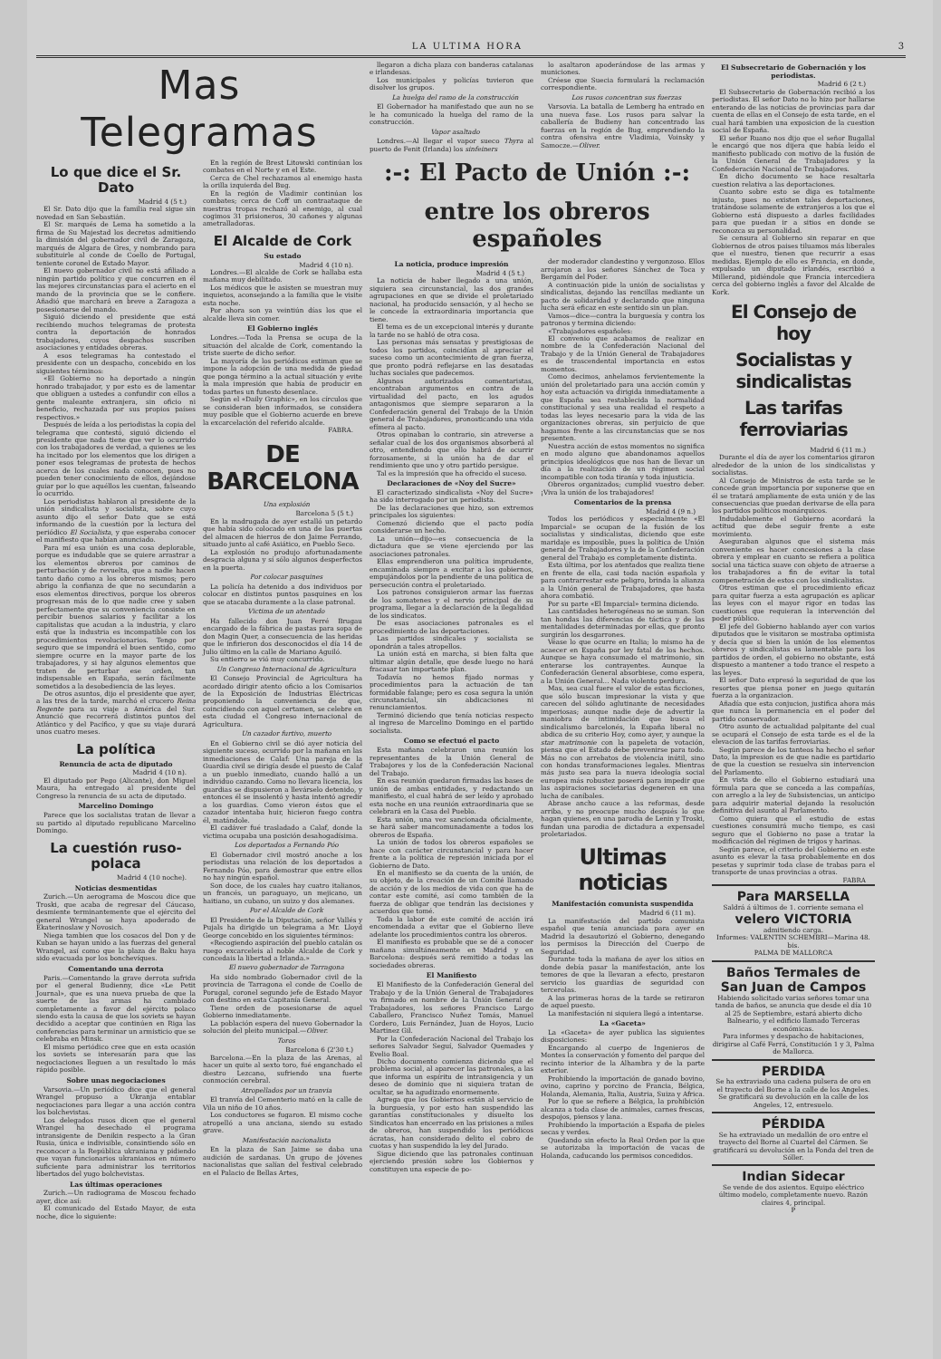LA ULTIMA HORA 3
Mas Telegramas
Lo que dice el Sr. Dato
Madrid 4 (5 t.)
El Sr. Dato dijo que la familia real sigue sin novedad en San Sebastián.
El Sr. marqués de Lema ha sometido a la firma de Su Majestad los decretos admitiendo la dimisión del gobernador civil de Zaragoza, marqués de Algara de Gres, y nombrando para substituirle al conde de Coello de Portugal, teniente coronel de Estado Mayor.
El nuevo gobernador civil no está afiliado a ningún partido político y que concurren en él las mejores circunstancias para el acierto en el mando de la provincia que se le confiere. Añadió que marchará en breve a Zaragoza a posesionarse del mando.
Siguió diciendo el presidente que está recibiendo muchos telegramas de protesta contra la deportación de honrados trabajadores, cuyos despachos suscriben asociaciones y entidades obreras.
A esos telegramas ha contestado el presidente con un despacho, concebido en los siguientes términos:
«El Gobierno no ha deportado a ningún honrado trabajador, y por esto es de lamentar que obliguen a ustedes a confundir con ellos a gente maleante extranjera, sin oficio ni beneficio, rechazada por sus propios países respectivos.»
Después de leída a los periodistas la copia del telegrama que contestó, siguió diciendo el presidente que nada tiene que ver lo ocurrido con los trabajadores de verdad, a quienes se les ha incitado por los elementos que los dirigen a poner esos telegramas de protesta de hechos acerca de los cuales nada conocen, pues no pueden tener conocimiento de ellos, dejándose guiar por lo que aquéllos les cuentan, falseando lo ocurrido.
Los periodistas hablaron al presidente de la unión sindicalista y socialista, sobre cuyo asunto dijo el señor Dato que se está informando de la cuestión por la lectura del periódico El Socialista, y que esperaba conocer el manifiesto que habían anunciado.
Para mí esa unión es una cosa deplorable, porque es indudable que se quiere arrastrar a los elementos obreros por caminos de perturbación y de revuelta, que a nadie hacen tanto daño como a los obreros mismos; pero abrigo la confianza de que no secundarán a esos elementos directivos, porque los obreros progresan más de lo que nadie cree y saben perfectamente que su conveniencia consiste en percibir buenos salarios y facilitar a los capitalistas que acudan a la industria, y claro está que la industria es incompatible con los procedimientos revolucionarios. Tengo por seguro que se impondrá el buen sentido, como siempre ocurre en la mayor parte de los trabajadores, y si hay algunos elementos que traten de perturbar ese orden, tan indispensable en España, serán fácilmente sometidos a la desobediencia de las leyes.
De otros asuntos, dijo el presidente que ayer, a las tres de la tarde, marchó el crucero Reina Regente para su viaje a América del Sur. Anunció que recorrerá distintos puntos del Atlántico y del Pacífico, y que su viaje durará unos cuatro meses.
La política
Renuncia de acta de diputado
Madrid 4 (10 n).
El diputado por Pego (Alicante), don Miguel Maura, ha entregado al presidente del Congreso la renuncia de su acta de diputado.
Marcelino Domingo
Parece que los socialistas tratan de llevar a su partido al diputado republicano Marcelino Domingo.
La cuestión ruso-polaca
Madrid 4 (10 noche).
Noticias desmentidas
Zurich.—Un aerograma de Moscou dice que Troski, que acaba de regresar del Cáucaso, desmiente terminantemente que el ejército del general Wrangel se haya apoderado de Ekaterinoslaw y Novosich.
Niega tambien que los cosacos del Don y de Kuban se hayan unido a las fuerzas del general Wrangel, así como que la plaza de Baku haya sido evacuada por los bonchevíques.
Comentando una derrota
Paris.—Comentando la grave derrota sufrida por el general Budienny, dice «Le Petit Journal», que es una nueva prueba de que la suerte de las armas ha cambiado completamente a favor del ejército polaco siendo esta la causa de que los soviets se hayan decidido a aceptar que continúen en Riga las conferencias para terminar un armisticio que se celebraba en Minsk.
El mismo periódico cree que en esta ocasión los soviets se interesarán para que las negociaciones lleguen a un resultado lo más rápido posible.
Sobre unas negociaciones
Varsovia.—Un periódico dice que el general Wrangel propuso a Ukranja entablar negociaciones para llegar a una acción contra los bolchevistas.
Los delegados rusos dicen que el general Wrangel ha desechado el programa intransigente de Denikin respecto a la Gran Rusia, única e indivisible, consintiendo sólo en reconocer a la República ukraniana y pidiendo que vayan funcionarios ukranianos en número suficiente para administrar los territorios libertados del yugo bolchevistas.
Las últimas operaciones
Zurich.—Un radiograma de Moscou fechado ayer, dice así:
El comunicado del Estado Mayor, de esta noche, dice lo siguiente:
En la región de Brest Litowski continúan los combates en el Norte y en el Este.
Cerca de Chel rechazamos al enemigo hasta la orilla izquierda del Bug.
En la región de Vladimir continúan los combates; cerca de Coff un contraataque de nuestras tropas rechazó al enemigo, al cual cogimos 31 prisioneros, 30 cañones y algunas ametralladoras.
El Alcalde de Cork
Su estado
Madrid 4 (10 n).
Londres.—El alcalde de Cork se hallaba esta mañana muy debilitado.
Los médicos que le asisten se muestran muy inquietos, aconsejando a la familia que le visite esta noche.
Por ahora son ya veintiún días los que el alcalde lleva sin comer.
El Gobierno inglés
Londres.—Toda la Prensa se ocupa de la situación del alcalde de Cork, comentando la triste suerte de dicho señor.
La mayoría de los periódicos estiman que se impone la adopción de una medida de piedad que ponga término a la actual situación y evite la mala impresión que había de producir en todas partes un funesto desenlace.
Según el «Daily Graphic», en los círculos que se consideran bien informados, se considera muy posible que el Gobierno acuerde en breve la excarcelación del referido alcalde.
FABRA.
DE BARCELONA
Una explosión
Barcelona 5 (5 t.)
En la madrugada de ayer estalló un petardo que había sido colocado en una de las puertas del almacen de hierros de don Jaime Ferrando, situado junto al café Asiático, en Pueblo Seco.
La explosión no produjo afortunadamente desgracia alguna y sí sólo algunos desperfectos en la puerta.
Por colocar pasquines
La policía ha detenido a dos individuos por colocar en distintos puntos pasquines en los que se atacaba duramente a la clase patronal.
Victima de un atentado
Ha fallecido don Juan Ferré Brugau encargado de la fábrica de pastas para sopa de don Magin Quer, a consecuencia de las heridas que le infirieron dos desconocidos el día 14 de Julio último en la calle de Mariano Aguiló.
Su entierro se vió muy concurrido.
Un Congreso Internacional de Agricultura
El Consejo Provincial de Agricultura ha acordado dirigir atento oficio a los Comisarios de la Exposición de Industrias Eléctricas proponiendo la conveniencia de que, coincidiendo con aquel certamen, se celebre en esta ciudad el Congreso internacional de Agricultura.
Un cazador furtivo, muerto
En el Gobierno civil se dió ayer noticia del siguiente suceso, ocurrido por la mañana en las inmediaciones de Calaf: Una pareja de la Guardia civil se dirigía desde el puesto de Calaf a un pueblo inmediato, cuando halló a un individuo cazando. Como no llevara licencia, los guardias se dispusieron a llevárselo detenido, y entonces él se insolentó y hasta intentó agredir a los guardias. Como vieron éstos que el cazador intentaba huir, hicieron fuego contra él, matándole.
El cadáver fué trasladado a Calaf, donde la victima ocupaba una posición desahogadísima.
Los deportados a Fernando Póo
El Gobernador civil mostró anoche a los periodistas una relación de los deportados a Fernando Póo, para demostrar que entre ellos no hay ningún español.
Son doce, de los cuales hay cuatro italianos, un francés, un paraguayo, un mejicano, un haitiano, un cubano, un suizo y dos alemanes.
Por el Alcalde de Cork
El Presidente de la Diputación, señor Vallés y Pujals ha dirigido un telegrama a Mr. Lloyd George concebido en los siguientes términos:
«Recogiendo aspiración del pueblo catalán os ruego excarceleis al noble Alcalde de Cork y concedais la libertad a Irlanda.»
El nuevo gobernador de Tarragona
Ha sido nombrado Gobernador civil de la provincia de Tarragona el conde de Coello de Porugal, coronel segundo jefe de Estado Mayor con destino en esta Capitanía General.
Tiene orden de posesionarse de aquel Gobierno inmediatamente.
La población espera del nuevo Gobernador la solución del pleito municipal.—Oliver.
Toros
Barcelona 6 (2'30 t.)
Barcelona.—En la plaza de las Arenas, al hacer un quite al sexto toro, fué enganchado el diestro Lezcano, sufriendo una fuerte conmoción cerebral.
Atropellados por un tranvia
El tranvía del Cementerio mató en la calle de Vila un niño de 10 años.
Los conductores se fugaron. El mismo coche atropelló a una anciana, siendo su estado grave.
Manifestación nacionalista
En la plaza de San Jaime se daba una audición de sardanas. Un grupo de jóvenes nacionalistas que salían del festival celebrado en el Palacio de Bellas Artes,
llegaron a dicha plaza con banderas catalanas e irlandesas.
Los municipales y policías tuvieron que disolver los grupos.
La huelga del ramo de la construcción
El Gobernador ha manifestado que aun no se le ha comunicado la huelga del ramo de la construcción.
Vapor asaltado
Londres.—Al llegar el vapor sueco Thyra al puerto de Fenit (Irlanda) los sinfeiners
lo asaltaron apoderándose de las armas y municiones.
Créese que Suecia formulará la reclamación correspondiente.
Los rusos concentran sus fuerzas
Varsovia. La batalla de Lemberg ha entrado en una nueva fase. Los rusos para salvar la caballería de Budieny han concentrado las fuerzas en la región de Bug, emprendiendo la contra ofensiva entre Vladimia, Voinsky y Samocze.—Oliver.
:-: El Pacto de Unión :-:
entre los obreros españoles
La noticia, produce impresión
Madrid 4 (5 t.)
La noticia de haber llegado a una unión, siquiera sea circunstancial, las dos grandes agrupaciones en que se divide el proletariado nacional, ha producido sensación, y al hecho se le concede la extraordinaria importancia que tiene.
El tema es de un excepcional interés y durante la tarde no se habló de otra cosa.
Las personas más sensatas y prestigiosas de todos los partidos, coincidían al apreciar el suceso como un acontecimiento de gran fuerza, que pronto podrá reflejarse en las desatadas luchas sociales que padecemos.
Algunos autorizados comentaristas, encontraban argumentos en contra de la virtualidad del pacto, en los agudos antagonismos que siempre separaron a la Confederación general del Trabajo de la Unión general de Trabajadores, pronosticando una vida efímera al pacto.
Otros opinaban lo contrario, sin atreverse a señalar cual de los dos organismos absorberá al otro, entendiendo que ello habrá de ocurrir forzosamente, si la unión ha de dar el rendimiento que uno y otro partido persigue.
Tal es la impresión que ha ofrecido el suceso.
Declaraciones de «Noy del Sucre»
El caracterizado sindicalista «Noy del Sucre» ha sido interrogado por un periodista.
De las declaraciones que hizo, son extremos principales los siguientes:
Comenzó diciendo que el pacto podía considerarse un hecho.
La unión—dijo—es consecuencia de la dictadura que se viene ejerciendo por las asociaciones patronales.
Ellas emprendieron una política imprudente, encaminada siempre a excitar a los gobiernos, empujándolos por la pendiente de una política de persecución contra el proletariado.
Los patronos consiguieron armar las fuerzas de los somatenes y el nervio principal de su programa, llegar a la declaración de la ilegalidad de los sindicatos.
De esas asociaciones patronales es el procedimiento de las deportaciones.
Las partidos sindicales y socialista se opondrán a tales atropellos.
La unión está en marcha, si bien falta que ultimar algún detalle, que desde luego no hará fracasar tan importante plan.
Todavía no hemos fijado normas y procedimientos para la actuación de tan formidable falange; pero es cosa segura la unión circunstancial, sin abdicaciones ni renunciamientos.
Terminó diciendo que tenía noticias respecto al ingreso de Marcelino Domingo en el partido socialista.
Como se efectuó el pacto
Esta mañana celebraron una reunión los representantes de la Unión General de Trabajores y los de la Confederación Nacional del Trabajo.
En esa reunión quedaron firmadas las bases de unión de ambas entidades, y redactando un manifiesto, el cual habrá de ser leído y aprobado esta noche en una reunión extraordinaria que se celebrará en la Casa del Pueblo.
Esta unión, una vez sancionada oficialmente, se hará saber mancomunadamente a todos los obreros de España.
La unión de todos los obreros españoles se hace con carácter circunstancial y para hacer frente a la política de represión iniciada por el Gobierno de Dato.
En el manifiesto se da cuenta de la unión, de su objeto, de la creación de un Comité llamado de acción y de los medios de vida con que ha de contar este comité, así como también de la fuerza de obligar que tendrán las decisiones y acuerdos que tomé.
Toda la labor de este comité de acción irá encomendada a evitar que el Gobierno lleve adelante los procedimientos contra los obreros.
El manifiesto es probable que se dé a conocer mañana simultáneamente en Madrid y en Barcelona: después será remitido a todas las sociedades obreras.
El Manifiesto
El Manifiesto de la Confederación General del Trabajo y de la Unión General de Trabajadores va firmado en nombre de la Unión General de Trabajadores, los señores Francisco Largo Caballero, Francisco Nuñez Tomás, Manuel Cordero, Luis Fernández, Juan de Hoyos, Lucio Martinez Gil.
Por la Confederación Nacional del Trabajo los señores Salvador Seguí, Salvador Quemades y Evelio Boal.
Dicho documento comienza diciendo que el problema social, al aparecer las patronales, a las que informa un espíritu de intransigencia y un deseo de dominio que ni siquiera tratan de ocultar, se ha agudizado enormemente.
Agrega que los Gobiernos están al servicio de la burguesía, y por esto han suspendido las garantías constitucionales y disuelto los Sindicatos han encerrado en las prisiones a miles de obreros, han suspendido los periódicos ácratas, han considerado delito el cobro de cuotas y han suspendido la ley del Jurado.
Sigue diciendo que las patronales continuan ejerciendo presión sobre los Gobiernos y constituyen una especie de po-
der moderador clandestino y vergonzoso. Ellos arrojaron a los señores Sánchez de Toca y Bergamín del Poder.
A continuación pide la unión de socialistas y sindicalistas, dejando las rencillas mediante un pacto de solidaridad y declarando que ninguna lucha será eficaz en este sentido sin un plan.
Vamos—dice—contra la burguesía y contra los patronos y termina diciendo:
«Trabajadores españoles:
El convenio que acabamos de realizar en nombre de la Confederación Nacional del Trabajo y de la Unión General de Trabajadores es de trascendental importancia en estos momentos.
Como decimos, anhelamos fervientemente la unión del proletariado para una acción común y hoy esta actuación va dirigida inmediatamente a que España sea restablecida la normalidad constitucional y sea una realidad el respeto a todas las leyes necesario para la vida de las organizaciones obreras, sin perjuicio de que hagamos frente a las circunstancias que se nos presenten.
Nuestra acción de estos momentos no significa en modo alguno que abandonamos aquellos principios ideológicos que nos han de llevar un día a la realización de un régimen social incompatible con toda tiranía y toda injusticia.
Obreros organizados; cumplid vuestro deber. ¡Viva la unión de los trabajadores!
Comentarios de la prensa
Madrid 4 (9 n.)
Todos los periódicos y especialmente «El Imparcial» se ocupan de la fusión de los socialistas y sindicalistas, diciendo que este maridaje es imposible, pues la política de Unión general de Trabajadores y la de la Confederación general del Trabajo es completamente distinta.
Esta última, por los atentados que realiza tiene en frente de ella, casi toda nación española y para contrarrestar este peligro, brinda la alianza a la Unión general de Trabajadores, que hasta ahora combatió.
Por su parte «El Imparcial» termina diciendo.
Las cantidades heterogéneas no se suman. Son tan hondas las diferencias de táctica y de las mentalidades determinadas por ellas, que pronto surgirán los desgarrones.
Véase lo que ocurre en Italia; lo mismo ha de acaecer en España por ley fatal de los hechos. Aunque se haya consumado el matrimonio, sin enterarse los contrayentes. Aunque la Confederación General absorbiese, como espera, a la Unión General... Nada violento perdura.
Mas, sea cual fuere el valor de estas ficciones, que sólo buscan impresionar la vista y que carecen del sólido aglutinante de necesidades imperiosas; aunque nadie deje de advertir la maniobra de intimidación que busca el sindicalismo barcelonés, la España liberal no abdica de su criterio Hoy, como ayer, y aunque la star matrimonie con la papeleta de votación, piensa que el Estado debe prevenirse para todo. Más no con arrebatos de violencia inútil, sino con hondas transformaciones legales. Mientras más justo sea para la nueva ideología social europea más robustez poseerá para impedir que las aspiraciones societarias degeneren en una lucha de caníbales.
Abrase ancho cauce a las reformas, desde arriba, y no preocupe mucho después lo que hagan quienes, en una parodia de Lenin y Troski, fundan una parodia de dictadura a expensadel proletariados.
Ultimas noticias
Manifestación comunista suspendida
Madrid 6 (11 m).
La manifestación del partido comunista español que tenía anunciada para ayer en Madrid la desautorizó el Gobierno, denegando los permisos la Dirección del Cuerpo de Seguridad.
Durante toda la mañana de ayer los sitios en donde debía pasar la manifestación, ante los temores de que la llevaran a efecto, prestaron servicio los guardias de seguridad con tercerolas.
A las primeras horas de la tarde se retiraron de aquel puesto.
La manifestación ni siquiera llegó a intentarse.
La «Gaceta»
La «Gaceta» de ayer publica las siguientes disposiciones:
Encargando al cuerpo de Ingenieros de Montes la conservación y fomento del parque del recinto interior de la Alhambra y de la parte exterior.
Prohibiendo la importación de ganado bovino, ovino, caprino y porcino de Francia, Bélgica, Holanda, Alemania, Italia, Austria, Suiza y Africa.
Por lo que se refiere a Bélgica, la prohibición alcanza a toda clase de animales, carnes frescas, despojos, piensos y lana.
Prohibiendo la importación a España de pieles secas y verdes.
Quedando sin efecto la Real Orden por la que se autorizaba la importación de vacas de Holanda, caducando los permisos concedidos.
El Subsecretario de Gobernación y los periodistas.
Madrid 6 (2 t.)
El Subsecretario de Gobernación recibió a los periodistas. El señor Dato no lo hizo por hallarse enterando de las noticias de provincias para dar cuenta de ellas en el Consejo de esta tarde, en el cual hará tambien una exposicion de la cuestion social de España.
El señor Ruano nos dijo que el señor Bugallal le encargó que nos dijera que había leído el manifiesto publicado con motivo de la fusión de la Unión General de Trabajadores y la Confederación Nacional de Trabajadores.
En dicho documento se hace resaltarla cuestion relativa a las deportaciones.
Cuanto sobre esto se diga es totalmente injusto, pues no existen tales deportaciones, tratándose solamente de extranjeros a los que el Gobierno está dispuesto a darles facilidades para que puedan ir a sitios en donde se reconozca su personalidad.
Se censura al Gobierno sin reparar en que Gobiernos de otros paises tiluamos más liberales que el nuestro, tienen que recurrir a esas medidas. Ejemplo de ello es Francia, en donde, expulsado un diputado irlandés, escribió a Millerand, pidiéndole que Francia intercediera cerca del gobierno inglés a favor del Alcalde de Kork.
El Consejo de hoy
Socialistas y sindicalistas
Las tarifas ferroviarias
Madrid 6 (11 m.)
Durante el día de ayer los comentarios giraron alrededor de la union de los sindicalistas y socialistas.
Al Consejo de Ministros de esta tarde se le concede gran importancia por suponerse que en él se tratará ampliamente de esta unión y de las consecuencias que puedan derivarse de ella para los partidos políticos monárquicos.
Indudablemente el Gobierno acordará la actitud que debe seguir frente a este movimiento.
Aseguraban algunos que el sistema más conveniente es hacer concesiones a la clase obrera y emplear en cuanto se refiera a política social una táctica suave con objeto de atraerse a los trabajadores a fin de evitar la total compenetración de estos con los sindicalistas.
Otros estiman que el procedimiento eficaz para quitar fuerza a esta agrupación es aplicar las leyes con el mayor rigor en todas las cuestiones que requieran la intervención del poder público.
El jefe del Gobierno hablando ayer con varios diputados que le visitaron se mostraba optimista y decía que si bien la unión de los elementos obreros y sindicalistas es lamentable para los partidos de orden, el gobierno no obstante, está dispuesto a mantener a todo trance el respeto a las leyes.
El señor Dato expresó la seguridad de que los resortes que piensa poner en juego quitarán fuerza a la organizacion.
Añadía que esta conjucion, justifica ahora más que nunca la permanencia en el poder del partido conservador.
Otro asunto de actualidad palpitante del cual se ocupará el Consejo de esta tarde es el de la elevacion de las tarifas ferroviarias.
Según parece de los tanteos ha hecho el señor Dato, la impresion es de que nadie es partidario de que la cuestion se resuelva sin intervencion del Parlamento.
En vista de ello el Gobierno estudiará una fórmula para que se conceda a las compañías, con arreglo a la ley de Subsistencias, un anticipo para adquirir material dejando la resolución definitiva del asunto al Parlamento.
Como quiera que el estudio de estas cuestiones consumirá mucho tiempo, es casi seguro que el Gobierno no pase a tratar la modificación del régimen de trigos y harinas.
Según parece, el criterio del Gobierno en este asunto es elevar la tasa probablemente en dos pesetas y suprimir toda clase de trabas para el transporte de unas provincias a otras.
FABRA
Para MARSELLA
Saldrá á últimos de 1. corriente semana el
velero VICTORIA
admitiendo carga.
Informes: VALENTIN SCHEMBRI—Marina 48. bis.
PALMA DE MALLORCA
Baños Termales de San Juan de Campos
Habiendo solicitado varias señores tomar una tanda de baños, se anuncia que desde el día 10 al 25 de Septiembre, estará abierto dicho Balneario, y el edificio llamado Terceras económicas.
Para informes y despacho de habitaciones, dirigirse al Café Ferrá, Constitución 1 y 3, Palma de Mallorca.
PERDIDA
Se ha extraviado una cadena pulsera de oro en el trayecto del Borne a la calle de los Angeles. Se gratificará su devolución en la calle de los Angeles, 12, entresuelo.
PÉRDIDA
Se ha extraviado un medallón de oro entre el trayecto del Borne al Cuartel del Cármen. Se gratificará su devolución en la Fonda del tren de Sóller.
Indian Sidecar
Se vende de dos asientos. Equipo eléctrico último modelo, completamente nuevo. Razón claires 4, principal.
P